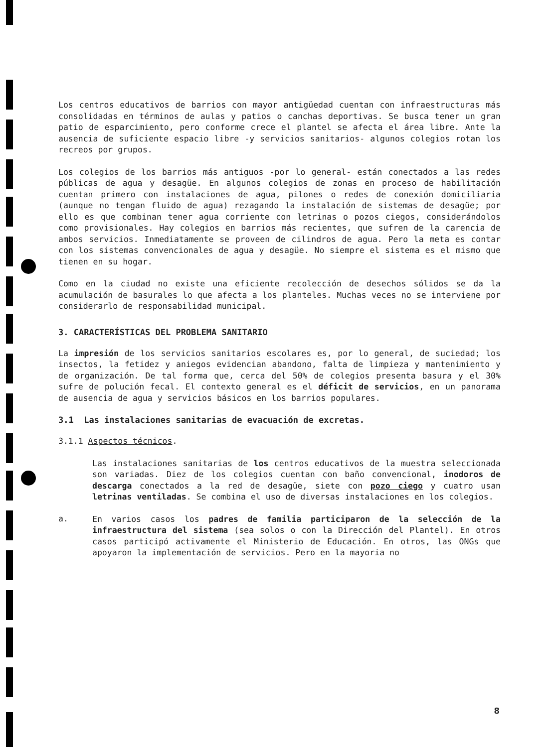Los centros educativos de barrios con mayor antigüedad cuentan con infraestructuras más consolidadas en términos de aulas y patios o canchas deportivas. Se busca tener un gran patio de esparcimiento, pero conforme crece el plantel se afecta el área libre. Ante la ausencia de suficiente espacio libre -y servicios sanitarios- algunos colegios rotan los recreos por grupos.
Los colegios de los barrios más antiguos -por lo general- están conectados a las redes públicas de agua y desagüe. En algunos colegios de zonas en proceso de habilitación cuentan primero con instalaciones de agua, pilones o redes de conexión domiciliaria (aunque no tengan fluido de agua) rezagando la instalación de sistemas de desagüe; por ello es que combinan tener agua corriente con letrinas o pozos ciegos, considerándolos como provisionales. Hay colegios en barrios más recientes, que sufren de la carencia de ambos servicios. Inmediatamente se proveen de cilindros de agua. Pero la meta es contar con los sistemas convencionales de agua y desagüe. No siempre el sistema es el mismo que tienen en su hogar.
Como en la ciudad no existe una eficiente recolección de desechos sólidos se da la acumulación de basurales lo que afecta a los planteles. Muchas veces no se interviene por considerarlo de responsabilidad municipal.
3. CARACTERÍSTICAS DEL PROBLEMA SANITARIO
La impresión de los servicios sanitarios escolares es, por lo general, de suciedad; los insectos, la fetidez y aniegos evidencian abandono, falta de limpieza y mantenimiento y de organización. De tal forma que, cerca del 50% de colegios presenta basura y el 30% sufre de polución fecal. El contexto general es el déficit de servicios, en un panorama de ausencia de agua y servicios básicos en los barrios populares.
3.1 Las instalaciones sanitarias de evacuación de excretas.
3.1.1 Aspectos técnicos.
Las instalaciones sanitarias de los centros educativos de la muestra seleccionada son variadas. Diez de los colegios cuentan con baño convencional, inodoros de descarga conectados a la red de desagüe, siete con pozo ciego y cuatro usan letrinas ventiladas. Se combina el uso de diversas instalaciones en los colegios.
a.
En varios casos los padres de familia participaron de la selección de la infraestructura del sistema (sea solos o con la Dirección del Plantel). En otros casos participó activamente el Ministerio de Educación. En otros, las ONGs que apoyaron la implementación de servicios. Pero en la mayoria no
8